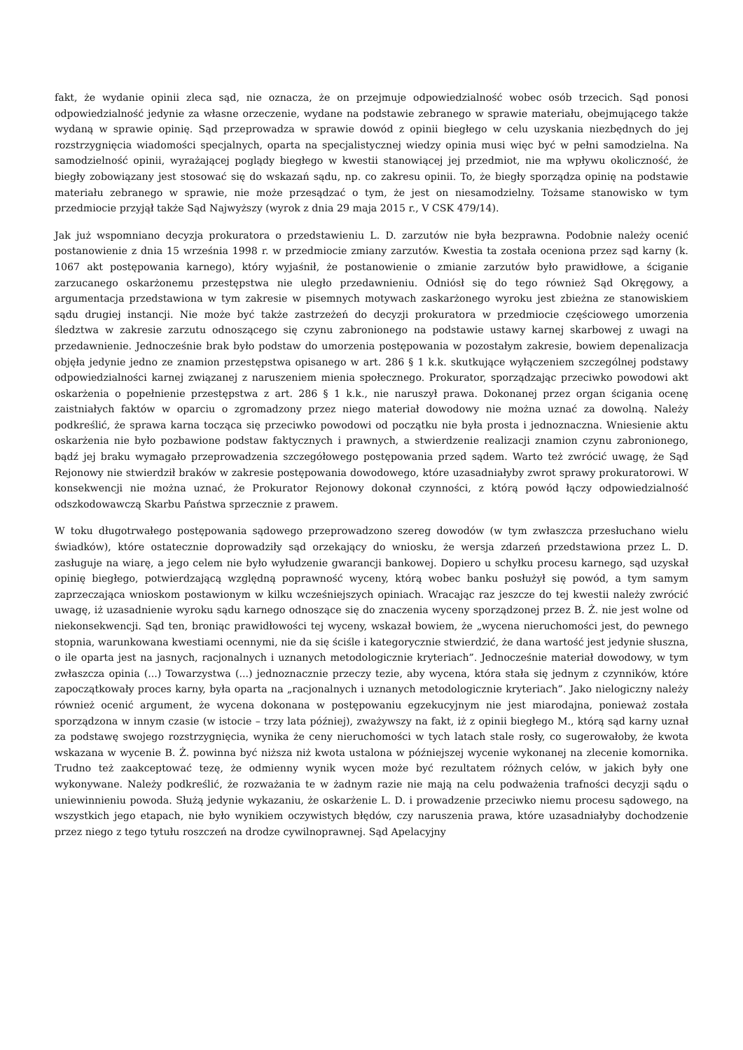fakt, że wydanie opinii zleca sąd, nie oznacza, że on przejmuje odpowiedzialność wobec osób trzecich. Sąd ponosi odpowiedzialność jedynie za własne orzeczenie, wydane na podstawie zebranego w sprawie materiału, obejmującego także wydaną w sprawie opinię. Sąd przeprowadza w sprawie dowód z opinii biegłego w celu uzyskania niezbędnych do jej rozstrzygnięcia wiadomości specjalnych, oparta na specjalistycznej wiedzy opinia musi więc być w pełni samodzielna. Na samodzielność opinii, wyrażającej poglądy biegłego w kwestii stanowiącej jej przedmiot, nie ma wpływu okoliczność, że biegły zobowiązany jest stosować się do wskazań sądu, np. co zakresu opinii. To, że biegły sporządza opinię na podstawie materiału zebranego w sprawie, nie może przesądzać o tym, że jest on niesamodzielny. Tożsame stanowisko w tym przedmiocie przyjął także Sąd Najwyższy (wyrok z dnia 29 maja 2015 r., V CSK 479/14).
Jak już wspomniano decyzja prokuratora o przedstawieniu L. D. zarzutów nie była bezprawna. Podobnie należy ocenić postanowienie z dnia 15 września 1998 r. w przedmiocie zmiany zarzutów. Kwestia ta została oceniona przez sąd karny (k. 1067 akt postępowania karnego), który wyjaśnił, że postanowienie o zmianie zarzutów było prawidłowe, a ściganie zarzucanego oskarżonemu przestępstwa nie uległo przedawnieniu. Odniósł się do tego również Sąd Okręgowy, a argumentacja przedstawiona w tym zakresie w pisemnych motywach zaskarżonego wyroku jest zbieżna ze stanowiskiem sądu drugiej instancji. Nie może być także zastrzeżeń do decyzji prokuratora w przedmiocie częściowego umorzenia śledztwa w zakresie zarzutu odnoszącego się czynu zabronionego na podstawie ustawy karnej skarbowej z uwagi na przedawnienie. Jednocześnie brak było podstaw do umorzenia postępowania w pozostałym zakresie, bowiem depenalizacja objęła jedynie jedno ze znamion przestępstwa opisanego w art. 286 § 1 k.k. skutkujące wyłączeniem szczególnej podstawy odpowiedzialności karnej związanej z naruszeniem mienia społecznego. Prokurator, sporządzając przeciwko powodowi akt oskarżenia o popełnienie przestępstwa z art. 286 § 1 k.k., nie naruszył prawa. Dokonanej przez organ ścigania ocenę zaistniałych faktów w oparciu o zgromadzony przez niego materiał dowodowy nie można uznać za dowolną. Należy podkreślić, że sprawa karna tocząca się przeciwko powodowi od początku nie była prosta i jednoznaczna. Wniesienie aktu oskarżenia nie było pozbawione podstaw faktycznych i prawnych, a stwierdzenie realizacji znamion czynu zabronionego, bądź jej braku wymagało przeprowadzenia szczegółowego postępowania przed sądem. Warto też zwrócić uwagę, że Sąd Rejonowy nie stwierdził braków w zakresie postępowania dowodowego, które uzasadniałyby zwrot sprawy prokuratorowi. W konsekwencji nie można uznać, że Prokurator Rejonowy dokonał czynności, z którą powód łączy odpowiedzialność odszkodowawczą Skarbu Państwa sprzecznie z prawem.
W toku długotrwałego postępowania sądowego przeprowadzono szereg dowodów (w tym zwłaszcza przesłuchano wielu świadków), które ostatecznie doprowadziły sąd orzekający do wniosku, że wersja zdarzeń przedstawiona przez L. D. zasługuje na wiarę, a jego celem nie było wyłudzenie gwarancji bankowej. Dopiero u schyłku procesu karnego, sąd uzyskał opinię biegłego, potwierdzającą względną poprawność wyceny, którą wobec banku posłużył się powód, a tym samym zaprzeczająca wnioskom postawionym w kilku wcześniejszych opiniach. Wracając raz jeszcze do tej kwestii należy zwrócić uwagę, iż uzasadnienie wyroku sądu karnego odnoszące się do znaczenia wyceny sporządzonej przez B. Ż. nie jest wolne od niekonsekwencji. Sąd ten, broniąc prawidłowości tej wyceny, wskazał bowiem, że „wycena nieruchomości jest, do pewnego stopnia, warunkowana kwestiami ocennymi, nie da się ściśle i kategorycznie stwierdzić, że dana wartość jest jedynie słuszna, o ile oparta jest na jasnych, racjonalnych i uznanych metodologicznie kryteriach”. Jednocześnie materiał dowodowy, w tym zwłaszcza opinia (...) Towarzystwa (...) jednoznacznie przeczy tezie, aby wycena, która stała się jednym z czynników, które zapoczątkowały proces karny, była oparta na „racjonalnych i uznanych metodologicznie kryteriach”. Jako nielogiczny należy również ocenić argument, że wycena dokonana w postępowaniu egzekucyjnym nie jest miarodajna, ponieważ została sporządzona w innym czasie (w istocie – trzy lata później), zważywszy na fakt, iż z opinii biegłego M., którą sąd karny uznał za podstawę swojego rozstrzygnięcia, wynika że ceny nieruchomości w tych latach stale rosły, co sugerowałoby, że kwota wskazana w wycenie B. Ż. powinna być niższa niż kwota ustalona w późniejszej wycenie wykonanej na zlecenie komornika. Trudno też zaakceptować tezę, że odmienny wynik wycen może być rezultatem różnych celów, w jakich były one wykonywane. Należy podkreślić, że rozważania te w żadnym razie nie mają na celu podważenia trafności decyzji sądu o uniewinnieniu powoda. Służą jedynie wykazaniu, że oskarżenie L. D. i prowadzenie przeciwko niemu procesu sądowego, na wszystkich jego etapach, nie było wynikiem oczywistych błędów, czy naruszenia prawa, które uzasadniałyby dochodzenie przez niego z tego tytułu roszczeń na drodze cywilnoprawnej. Sąd Apelacyjny